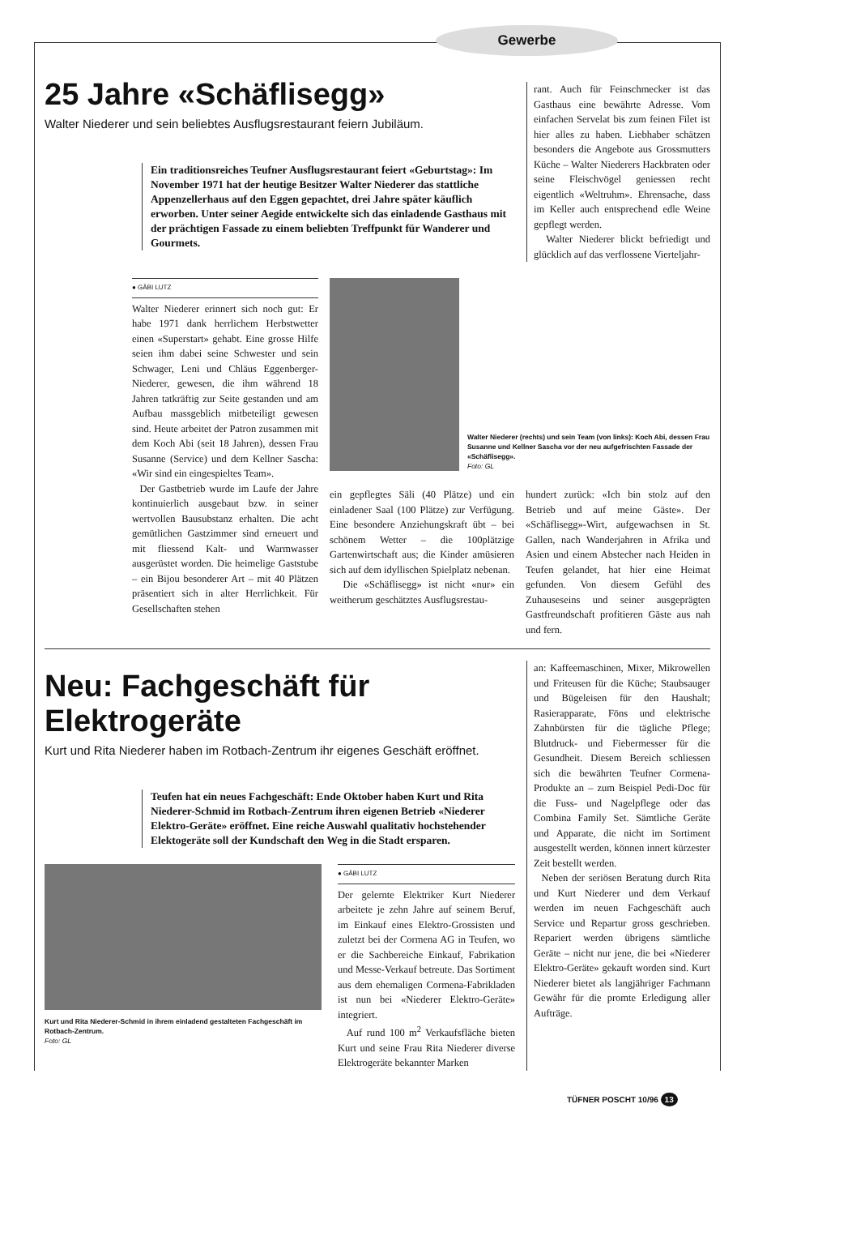Gewerbe
25 Jahre «Schäflisegg»
Walter Niederer und sein beliebtes Ausflugsrestaurant feiern Jubiläum.
Ein traditionsreiches Teufner Ausflugsrestaurant feiert «Geburtstag»: Im November 1971 hat der heutige Besitzer Walter Niederer das stattliche Appenzellerhaus auf den Eggen gepachtet, drei Jahre später käuflich erworben. Unter seiner Aegide entwickelte sich das einladende Gasthaus mit der prächtigen Fassade zu einem beliebten Treffpunkt für Wanderer und Gourmets.
rant. Auch für Feinschmecker ist das Gasthaus eine bewährte Adresse. Vom einfachen Servelat bis zum feinen Filet ist hier alles zu haben. Liebhaber schätzen besonders die Angebote aus Grossmutters Küche – Walter Niederers Hackbraten oder seine Fleischvögel geniessen recht eigentlich «Weltruhm». Ehrensache, dass im Keller auch entsprechend edle Weine gepflegt werden.
Walter Niederer blickt befriedigt und glücklich auf das verflossene Vierteljahr-
● GÄBI LUTZ
Walter Niederer erinnert sich noch gut: Er habe 1971 dank herrlichem Herbstwetter einen «Superstart» gehabt. Eine grosse Hilfe seien ihm dabei seine Schwester und sein Schwager, Leni und Chläus Eggenberger-Niederer, gewesen, die ihm während 18 Jahren tatkräftig zur Seite gestanden und am Aufbau massgeblich mitbeteiligt gewesen sind. Heute arbeitet der Patron zusammen mit dem Koch Abi (seit 18 Jahren), dessen Frau Susanne (Service) und dem Kellner Sascha: «Wir sind ein eingespieltes Team».
Der Gastbetrieb wurde im Laufe der Jahre kontinuierlich ausgebaut bzw. in seiner wertvollen Bausubstanz erhalten. Die acht gemütlichen Gastzimmer sind erneuert und mit fliessend Kalt- und Warmwasser ausgerüstet worden. Die heimelige Gaststube – ein Bijou besonderer Art – mit 40 Plätzen präsentiert sich in alter Herrlichkeit. Für Gesellschaften stehen
Walter Niederer (rechts) und sein Team (von links): Koch Abi, dessen Frau Susanne und Kellner Sascha vor der neu aufgefrischten Fassade der «Schäflisegg».
Foto: GL
ein gepflegtes Säli (40 Plätze) und ein einladener Saal (100 Plätze) zur Verfügung. Eine besondere Anziehungskraft übt – bei schönem Wetter – die 100plätzige Gartenwirtschaft aus; die Kinder amüsieren sich auf dem idyllischen Spielplatz nebenan.
Die «Schäflisegg» ist nicht «nur» ein weitherum geschätztes Ausflugsrestau-
hundert zurück: «Ich bin stolz auf den Betrieb und auf meine Gäste». Der «Schäflisegg»-Wirt, aufgewachsen in St. Gallen, nach Wanderjahren in Afrika und Asien und einem Abstecher nach Heiden in Teufen gelandet, hat hier eine Heimat gefunden. Von diesem Gefühl des Zuhauseseins und seiner ausgeprägten Gastfreundschaft profitieren Gäste aus nah und fern.
Neu: Fachgeschäft für Elektrogeräte
Kurt und Rita Niederer haben im Rotbach-Zentrum ihr eigenes Geschäft eröffnet.
Teufen hat ein neues Fachgeschäft: Ende Oktober haben Kurt und Rita Niederer-Schmid im Rotbach-Zentrum ihren eigenen Betrieb «Niederer Elektro-Geräte» eröffnet. Eine reiche Auswahl qualitativ hochstehender Elektogeräte soll der Kundschaft den Weg in die Stadt ersparen.
Kurt und Rita Niederer-Schmid in ihrem einladend gestalteten Fachgeschäft im Rotbach-Zentrum.
Foto: GL
● GÄBI LUTZ
Der gelernte Elektriker Kurt Niederer arbeitete je zehn Jahre auf seinem Beruf, im Einkauf eines Elektro-Grossisten und zuletzt bei der Cormena AG in Teufen, wo er die Sachbereiche Einkauf, Fabrikation und Messe-Verkauf betreute. Das Sortiment aus dem ehemaligen Cormena-Fabrikladen ist nun bei «Niederer Elektro-Geräte» integriert.
Auf rund 100 m<sup>2</sup> Verkaufsfläche bieten Kurt und seine Frau Rita Niederer diverse Elektrogeräte bekannter Marken
an: Kaffeemaschinen, Mixer, Mikrowellen und Friteusen für die Küche; Staubsauger und Bügeleisen für den Haushalt; Rasierapparate, Föns und elektrische Zahnbürsten für die tägliche Pflege; Blutdruck- und Fiebermesser für die Gesundheit. Diesem Bereich schliessen sich die bewährten Teufner Cormena-Produkte an – zum Beispiel Pedi-Doc für die Fuss- und Nagelpflege oder das Combina Family Set. Sämtliche Geräte und Apparate, die nicht im Sortiment ausgestellt werden, können innert kürzester Zeit bestellt werden.
Neben der seriösen Beratung durch Rita und Kurt Niederer und dem Verkauf werden im neuen Fachgeschäft auch Service und Repartur gross geschrieben. Repariert werden übrigens sämtliche Geräte – nicht nur jene, die bei «Niederer Elektro-Geräte» gekauft worden sind. Kurt Niederer bietet als langjähriger Fachmann Gewähr für die promte Erledigung aller Aufträge.
TÜFNER POSCHT 10/96 13